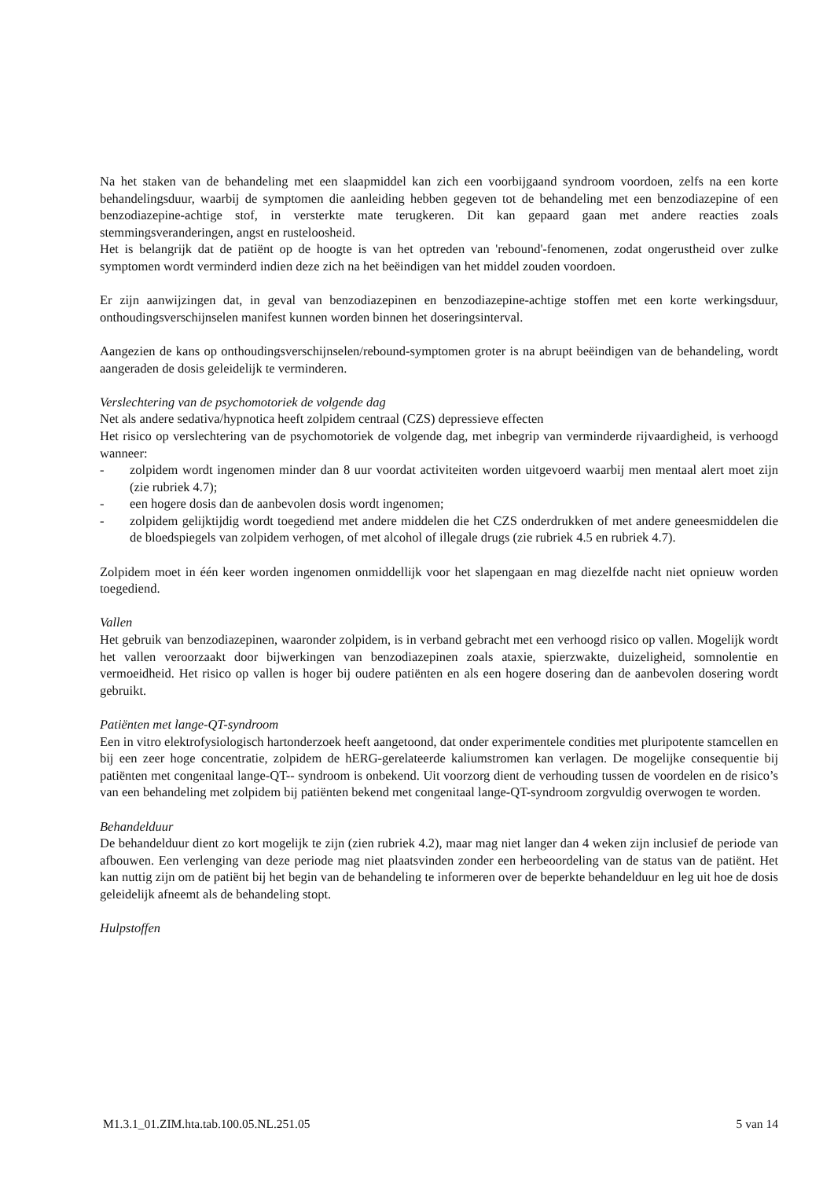Na het staken van de behandeling met een slaapmiddel kan zich een voorbijgaand syndroom voordoen, zelfs na een korte behandelingsduur, waarbij de symptomen die aanleiding hebben gegeven tot de behandeling met een benzodiazepine of een benzodiazepine-achtige stof, in versterkte mate terugkeren. Dit kan gepaard gaan met andere reacties zoals stemmingsveranderingen, angst en rusteloosheid.
Het is belangrijk dat de patiënt op de hoogte is van het optreden van 'rebound'-fenomenen, zodat ongerustheid over zulke symptomen wordt verminderd indien deze zich na het beëindigen van het middel zouden voordoen.
Er zijn aanwijzingen dat, in geval van benzodiazepinen en benzodiazepine-achtige stoffen met een korte werkingsduur, onthoudingsverschijnselen manifest kunnen worden binnen het doseringsinterval.
Aangezien de kans op onthoudingsverschijnselen/rebound-symptomen groter is na abrupt beëindigen van de behandeling, wordt aangeraden de dosis geleidelijk te verminderen.
Verslechtering van de psychomotoriek de volgende dag
Net als andere sedativa/hypnotica heeft zolpidem centraal (CZS) depressieve effecten
Het risico op verslechtering van de psychomotoriek de volgende dag, met inbegrip van verminderde rijvaardigheid, is verhoogd wanneer:
- zolpidem wordt ingenomen minder dan 8 uur voordat activiteiten worden uitgevoerd waarbij men mentaal alert moet zijn (zie rubriek 4.7);
- een hogere dosis dan de aanbevolen dosis wordt ingenomen;
- zolpidem gelijktijdig wordt toegediend met andere middelen die het CZS onderdrukken of met andere geneesmiddelen die de bloedspiegels van zolpidem verhogen, of met alcohol of illegale drugs (zie rubriek 4.5 en rubriek 4.7).
Zolpidem moet in één keer worden ingenomen onmiddellijk voor het slapengaan en mag diezelfde nacht niet opnieuw worden toegediend.
Vallen
Het gebruik van benzodiazepinen, waaronder zolpidem, is in verband gebracht met een verhoogd risico op vallen. Mogelijk wordt het vallen veroorzaakt door bijwerkingen van benzodiazepinen zoals ataxie, spierzwakte, duizeligheid, somnolentie en vermoeidheid. Het risico op vallen is hoger bij oudere patiënten en als een hogere dosering dan de aanbevolen dosering wordt gebruikt.
Patiënten met lange-QT-syndroom
Een in vitro elektrofysiologisch hartonderzoek heeft aangetoond, dat onder experimentele condities met pluripotente stamcellen en bij een zeer hoge concentratie, zolpidem de hERG-gerelateerde kaliumstromen kan verlagen. De mogelijke consequentie bij patiënten met congenitaal lange-QT-- syndroom is onbekend. Uit voorzorg dient de verhouding tussen de voordelen en de risico’s van een behandeling met zolpidem bij patiënten bekend met congenitaal lange-QT-syndroom zorgvuldig overwogen te worden.
Behandelduur
De behandelduur dient zo kort mogelijk te zijn (zien rubriek 4.2), maar mag niet langer dan 4 weken zijn inclusief de periode van afbouwen. Een verlenging van deze periode mag niet plaatsvinden zonder een herbeoordeling van de status van de patiënt. Het kan nuttig zijn om de patiënt bij het begin van de behandeling te informeren over de beperkte behandelduur en leg uit hoe de dosis geleidelijk afneemt als de behandeling stopt.
Hulpstoffen
M1.3.1_01.ZIM.hta.tab.100.05.NL.251.05 5 van 14